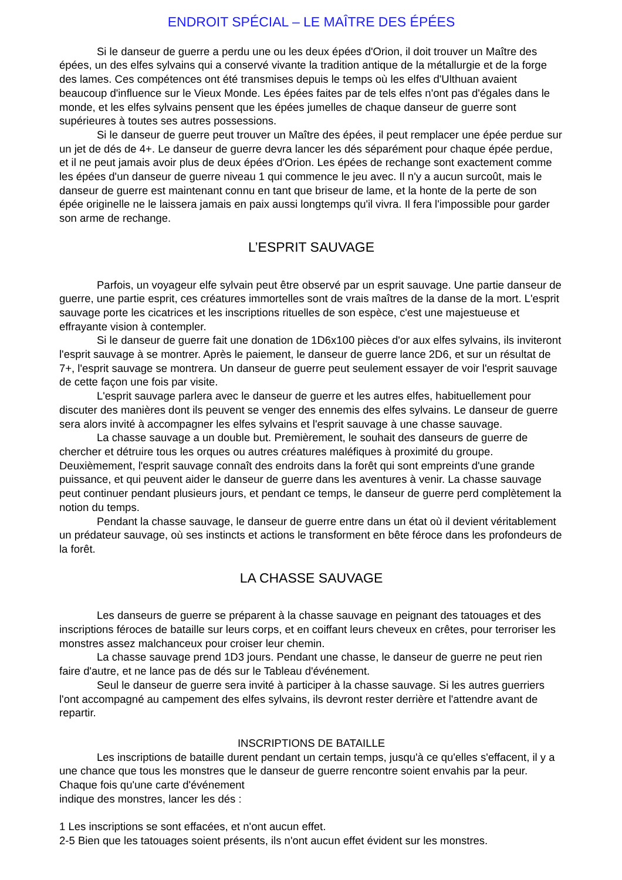ENDROIT SPÉCIAL – LE MAÎTRE DES ÉPÉES
Si le danseur de guerre a perdu une ou les deux épées d'Orion, il doit trouver un Maître des épées, un des elfes sylvains qui a conservé vivante la tradition antique de la métallurgie et de la forge des lames. Ces compétences ont été transmises depuis le temps où les elfes d'Ulthuan avaient beaucoup d'influence sur le Vieux Monde. Les épées faites par de tels elfes n'ont pas d'égales dans le monde, et les elfes sylvains pensent que les épées jumelles de chaque danseur de guerre sont supérieures à toutes ses autres possessions.
Si le danseur de guerre peut trouver un Maître des épées, il peut remplacer une épée perdue sur un jet de dés de 4+. Le danseur de guerre devra lancer les dés séparément pour chaque épée perdue, et il ne peut jamais avoir plus de deux épées d'Orion. Les épées de rechange sont exactement comme les épées d'un danseur de guerre niveau 1 qui commence le jeu avec. Il n'y a aucun surcoût, mais le danseur de guerre est maintenant connu en tant que briseur de lame, et la honte de la perte de son épée originelle ne le laissera jamais en paix aussi longtemps qu'il vivra. Il fera l'impossible pour garder son arme de rechange.
L’ESPRIT SAUVAGE
Parfois, un voyageur elfe sylvain peut être observé par un esprit sauvage. Une partie danseur de guerre, une partie esprit, ces créatures immortelles sont de vrais maîtres de la danse de la mort. L'esprit sauvage porte les cicatrices et les inscriptions rituelles de son espèce, c'est une majestueuse et effrayante vision à contempler.
Si le danseur de guerre fait une donation de 1D6x100 pièces d'or aux elfes sylvains, ils inviteront l'esprit sauvage à se montrer. Après le paiement, le danseur de guerre lance 2D6, et sur un résultat de 7+, l'esprit sauvage se montrera. Un danseur de guerre peut seulement essayer de voir l'esprit sauvage de cette façon une fois par visite.
L'esprit sauvage parlera avec le danseur de guerre et les autres elfes, habituellement pour discuter des manières dont ils peuvent se venger des ennemis des elfes sylvains. Le danseur de guerre sera alors invité à accompagner les elfes sylvains et l'esprit sauvage à une chasse sauvage.
La chasse sauvage a un double but. Premièrement, le souhait des danseurs de guerre de chercher et détruire tous les orques ou autres créatures maléfiques à proximité du groupe. Deuxièmement, l'esprit sauvage connaît des endroits dans la forêt qui sont empreints d'une grande puissance, et qui peuvent aider le danseur de guerre dans les aventures à venir. La chasse sauvage peut continuer pendant plusieurs jours, et pendant ce temps, le danseur de guerre perd complètement la notion du temps.
Pendant la chasse sauvage, le danseur de guerre entre dans un état où il devient véritablement un prédateur sauvage, où ses instincts et actions le transforment en bête féroce dans les profondeurs de la forêt.
LA CHASSE SAUVAGE
Les danseurs de guerre se préparent à la chasse sauvage en peignant des tatouages et des inscriptions féroces de bataille sur leurs corps, et en coiffant leurs cheveux en crêtes, pour terroriser les monstres assez malchanceux pour croiser leur chemin.
La chasse sauvage prend 1D3 jours. Pendant une chasse, le danseur de guerre ne peut rien faire d'autre, et ne lance pas de dés sur le Tableau d'événement.
Seul le danseur de guerre sera invité à participer à la chasse sauvage. Si les autres guerriers l'ont accompagné au campement des elfes sylvains, ils devront rester derrière et l'attendre avant de repartir.
INSCRIPTIONS DE BATAILLE
Les inscriptions de bataille durent pendant un certain temps, jusqu'à ce qu'elles s'effacent, il y a une chance que tous les monstres que le danseur de guerre rencontre soient envahis par la peur. Chaque fois qu'une carte d'événement
indique des monstres, lancer les dés :
1 Les inscriptions se sont effacées, et n'ont aucun effet.
2-5 Bien que les tatouages soient présents, ils n'ont aucun effet évident sur les monstres.